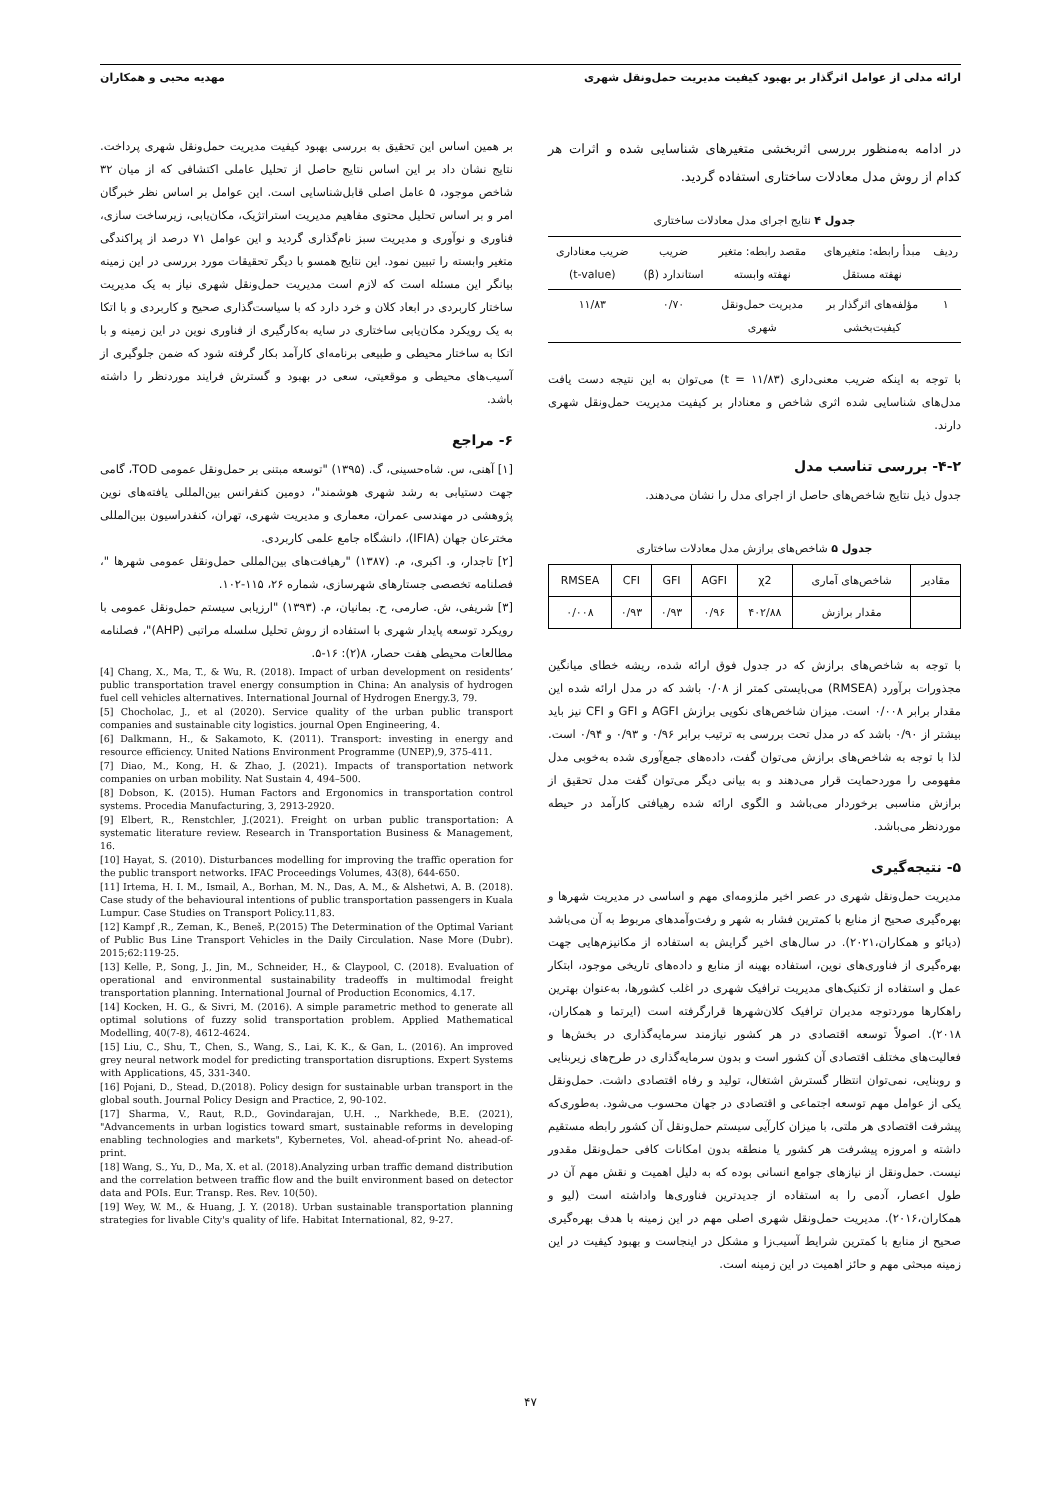ارائه مدلی از عوامل اثرگذار بر بهبود کیفیت مدیریت حمل‌ونقل شهری مهدیه محبی و همکاران
در ادامه به‌منظور بررسی اثربخشی متغیرهای شناسایی شده و اثرات هر کدام از روش مدل معادلات ساختاری استفاده گردید.
جدول ۴ نتایج اجرای مدل معادلات ساختاری
| ردیف | مبدأ رابطه: متغیرهای نهفته مستقل | مقصد رابطه: متغیر نهفته وابسته | ضریب استاندارد (β) | ضریب معناداری (t-value) |
| --- | --- | --- | --- | --- |
| ۱ | مؤلفه‌های اثرگذار بر کیفیت‌بخشی | مدیریت حمل‌ونقل شهری | ۰/۷۰ | ۱۱/۸۳ |
با توجه به اینکه ضریب معنی‌داری (t = ۱۱/۸۳) می‌توان به این نتیجه دست یافت مدل‌های شناسایی شده اثری شاخص و معنادار بر کیفیت مدیریت حمل‌ونقل شهری دارند.
۴-۲- بررسی تناسب مدل
جدول ذیل نتایج شاخص‌های حاصل از اجرای مدل را نشان می‌دهند.
جدول ۵ شاخص‌های برازش مدل معادلات ساختاری
| مقادیر | شاخص‌های آماری | χ2 | AGFI | GFI | CFI | RMSEA |
| --- | --- | --- | --- | --- | --- | --- |
| | مقدار برازش | ۴۰۲/۸۸ | ۰/۹۶ | ۰/۹۳ | ۰/۹۳ | ۰/۰۰۸ |
با توجه به شاخص‌های برازش که در جدول فوق ارائه شده، ریشه خطای میانگین مجذورات برآورد (RMSEA) می‌بایستی کمتر از ۰/۰۸ باشد که در مدل ارائه شده این مقدار برابر ۰/۰۰۸ است. میزان شاخص‌های نکویی برازش AGFI و GFI و CFI نیز باید بیشتر از ۰/۹۰ باشد که در مدل تحت بررسی به ترتیب برابر ۰/۹۶ و ۰/۹۳ و ۰/۹۴ است. لذا با توجه به شاخص‌های برازش می‌توان گفت، داده‌های جمع‌آوری شده به‌خوبی مدل مفهومی را موردحمایت قرار می‌دهند و به بیانی دیگر می‌توان گفت مدل تحقیق از برازش مناسبی برخوردار می‌باشد و الگوی ارائه شده رهیافتی کارآمد در حیطه موردنظر می‌باشد.
۵- نتیجه‌گیری
مدیریت حمل‌ونقل شهری در عصر اخیر ملزومه‌ای مهم و اساسی در مدیریت شهرها و بهره‌گیری صحیح از منابع با کمترین فشار به شهر و رفت‌وآمدهای مربوط به آن می‌باشد (دیائو و همکاران،۲۰۲۱). در سال‌های اخیر گرایش به استفاده از مکانیزم‌هایی جهت بهره‌گیری از فناوری‌های نوین، استفاده بهینه از منابع و داده‌های تاریخی موجود، ابتکار عمل و استفاده از تکنیک‌های مدیریت ترافیک شهری در اغلب کشورها، به‌عنوان بهترین راهکارها موردتوجه مدیران ترافیک کلان‌شهرها قرارگرفته است (ایرتما و همکاران، ۲۰۱۸). اصولاً توسعه اقتصادی در هر کشور نیازمند سرمایه‌گذاری در بخش‌ها و فعالیت‌های مختلف اقتصادی آن کشور است و بدون سرمایه‌گذاری در طرح‌های زیربنایی و روبنایی، نمی‌توان انتظار گسترش اشتغال، تولید و رفاه اقتصادی داشت. حمل‌ونقل یکی از عوامل مهم توسعه اجتماعی و اقتصادی در جهان محسوب می‌شود. به‌طوری‌که پیشرفت اقتصادی هر ملتی، با میزان کارآیی سیستم حمل‌ونقل آن کشور رابطه مستقیم داشته و امروزه پیشرفت هر کشور یا منطقه بدون امکانات کافی حمل‌ونقل مقدور نیست. حمل‌ونقل از نیازهای جوامع انسانی بوده که به دلیل اهمیت و نقش مهم آن در طول اعصار، آدمی را به استفاده از جدیدترین فناوری‌ها واداشته است (لیو و همکاران،۲۰۱۶). مدیریت حمل‌ونقل شهری اصلی مهم در این زمینه با هدف بهره‌گیری صحیح از منابع با کمترین شرایط آسیب‌زا و مشکل در اینجاست و بهبود کیفیت در این زمینه مبحثی مهم و حائز اهمیت در این زمینه است.
بر همین اساس این تحقیق به بررسی بهبود کیفیت مدیریت حمل‌ونقل شهری پرداخت. نتایج نشان داد بر این اساس نتایج حاصل از تحلیل عاملی اکتشافی که از میان ۳۲ شاخص موجود، ۵ عامل اصلی قابل‌شناسایی است. این عوامل بر اساس نظر خبرگان امر و بر اساس تحلیل محتوی مفاهیم مدیریت استراتژیک، مکان‌یابی، زیرساخت سازی، فناوری و نوآوری و مدیریت سبز نام‌گذاری گردید و این عوامل ۷۱ درصد از پراکندگی متغیر وابسته را تبیین نمود. این نتایج همسو با دیگر تحقیقات مورد بررسی در این زمینه بیانگر این مسئله است که لازم است مدیریت حمل‌ونقل شهری نیاز به یک مدیریت ساختار کاربردی در ابعاد کلان و خرد دارد که با سیاست‌گذاری صحیح و کاربردی و با اتکا به یک رویکرد مکان‌یابی ساختاری در سایه به‌کارگیری از فناوری نوین در این زمینه و با اتکا به ساختار محیطی و طبیعی برنامه‌ای کارآمد بکار گرفته شود که ضمن جلوگیری از آسیب‌های محیطی و موقعیتی، سعی در بهبود و گسترش فرایند موردنظر را داشته باشد.
۶- مراجع
[۱] آهنی، س. شاه‌حسینی، گ. (۱۳۹۵) "توسعه مبتنی بر حمل‌ونقل عمومی TOD، گامی جهت دستیابی به رشد شهری هوشمند"، دومین کنفرانس بین‌المللی یافته‌های نوین پژوهشی در مهندسی عمران، معماری و مدیریت شهری، تهران، کنفدراسیون بین‌المللی مخترعان جهان (IFIA)، دانشگاه جامع علمی کاربردی.
[۲] تاجدار، و. اکبری، م. (۱۳۸۷) "رهیافت‌های بین‌المللی حمل‌ونقل عمومی شهرها "، فصلنامه تخصصی جستارهای شهرسازی، شماره ۲۶، ۱۱۵-۱۰۲.
[۳] شریفی، ش. صارمی، ح. بمانیان، م. (۱۳۹۳) "ارزیابی سیستم حمل‌ونقل عمومی با رویکرد توسعه پایدار شهری با استفاده از روش تحلیل سلسله مراتبی (AHP)"، فصلنامه مطالعات محیطی هفت حصار، ۸(۲): ۱۶-۵.
[4] Chang, X., Ma, T., & Wu, R. (2018). Impact of urban development on residents’ public transportation travel energy consumption in China: An analysis of hydrogen fuel cell vehicles alternatives. International Journal of Hydrogen Energy.3, 79.
[5] Chocholac, J., et al (2020). Service quality of the urban public transport companies and sustainable city logistics. journal Open Engineering, 4.
[6] Dalkmann, H., & Sakamoto, K. (2011). Transport: investing in energy and resource efficiency. United Nations Environment Programme (UNEP),9, 375-411.
[7] Diao, M., Kong, H. & Zhao, J. (2021). Impacts of transportation network companies on urban mobility. Nat Sustain 4, 494–500.
[8] Dobson, K. (2015). Human Factors and Ergonomics in transportation control systems. Procedia Manufacturing, 3, 2913-2920.
[9] Elbert, R., Renstchler, J.(2021). Freight on urban public transportation: A systematic literature review. Research in Transportation Business & Management, 16.
[10] Hayat, S. (2010). Disturbances modelling for improving the traffic operation for the public transport networks. IFAC Proceedings Volumes, 43(8), 644-650.
[11] Irtema, H. I. M., Ismail, A., Borhan, M. N., Das, A. M., & Alshetwi, A. B. (2018). Case study of the behavioural intentions of public transportation passengers in Kuala Lumpur. Case Studies on Transport Policy.11,83.
[12] Kampf ,R., Zeman, K., Beneš, P.(2015) The Determination of the Optimal Variant of Public Bus Line Transport Vehicles in the Daily Circulation. Nase More (Dubr). 2015;62:119-25.
[13] Kelle, P., Song, J., Jin, M., Schneider, H., & Claypool, C. (2018). Evaluation of operational and environmental sustainability tradeoffs in multimodal freight transportation planning. International Journal of Production Economics, 4.17.
[14] Kocken, H. G., & Sivri, M. (2016). A simple parametric method to generate all optimal solutions of fuzzy solid transportation problem. Applied Mathematical Modelling, 40(7-8), 4612-4624.
[15] Liu, C., Shu, T., Chen, S., Wang, S., Lai, K. K., & Gan, L. (2016). An improved grey neural network model for predicting transportation disruptions. Expert Systems with Applications, 45, 331-340.
[16] Pojani, D., Stead, D.(2018). Policy design for sustainable urban transport in the global south. Journal Policy Design and Practice, 2, 90-102.
[17] Sharma, V., Raut, R.D., Govindarajan, U.H. ., Narkhede, B.E. (2021), "Advancements in urban logistics toward smart, sustainable reforms in developing enabling technologies and markets", Kybernetes, Vol. ahead-of-print No. ahead-of-print.
[18] Wang, S., Yu, D., Ma, X. et al. (2018).Analyzing urban traffic demand distribution and the correlation between traffic flow and the built environment based on detector data and POIs. Eur. Transp. Res. Rev. 10(50).
[19] Wey, W. M., & Huang, J. Y. (2018). Urban sustainable transportation planning strategies for livable City's quality of life. Habitat International, 82, 9-27.
۴۷